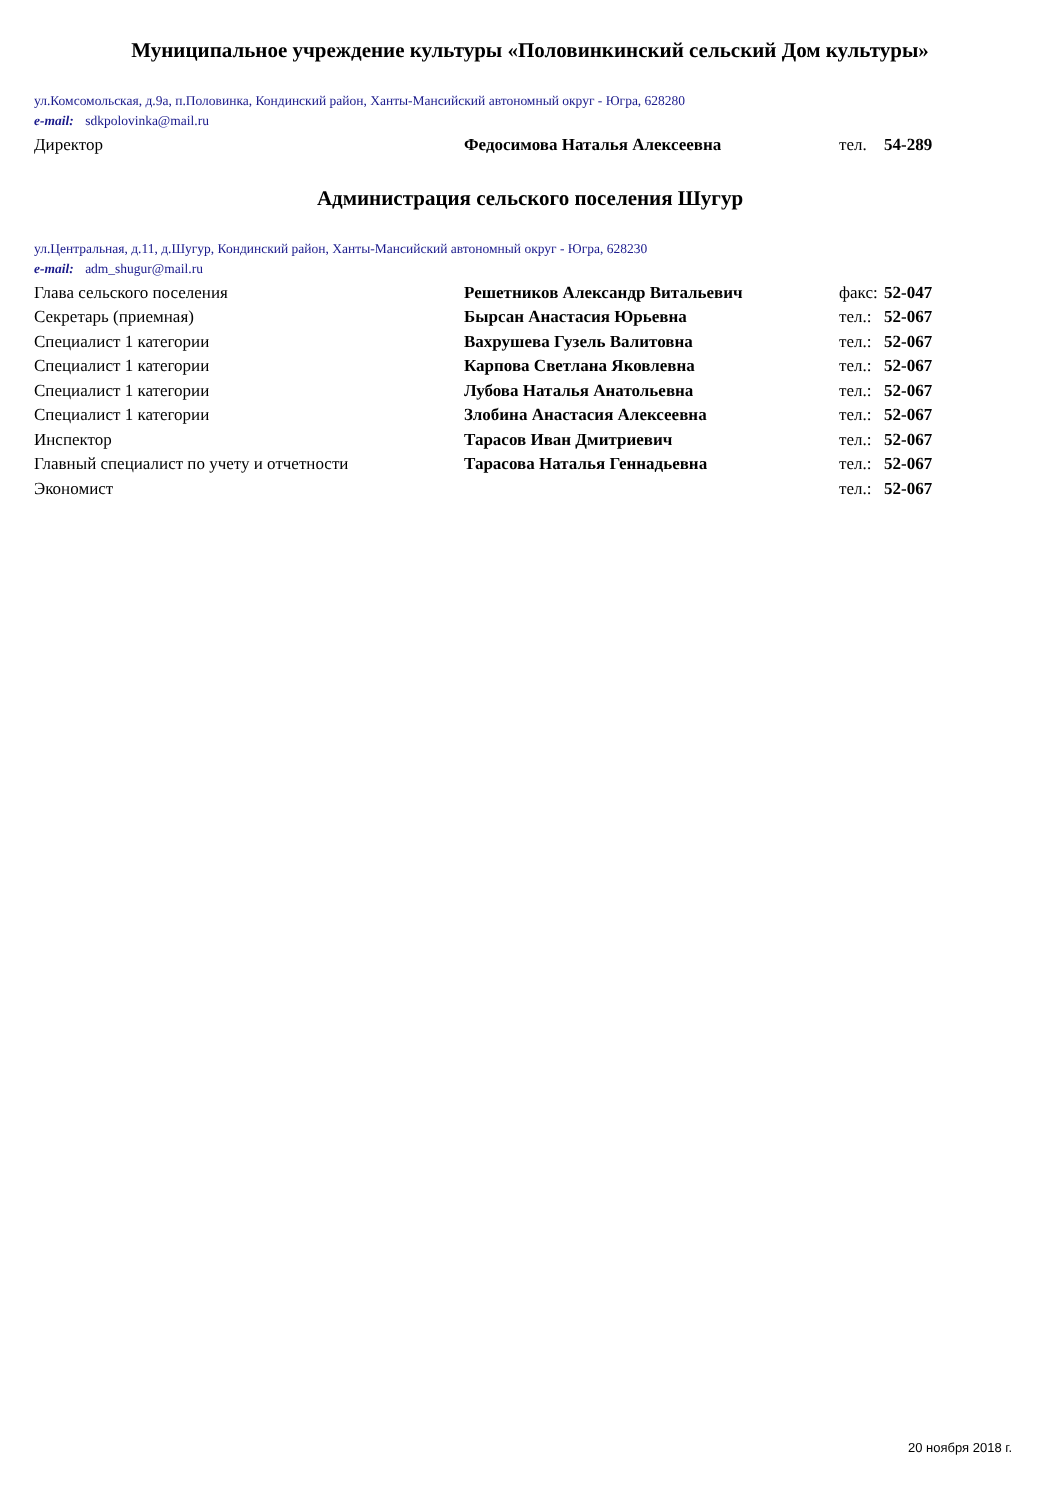Муниципальное учреждение культуры «Половинкинский сельский Дом культуры»
ул.Комсомольская, д.9а, п.Половинка, Кондинский район, Ханты-Мансийский автономный округ - Югра, 628280
e-mail: sdkpolovinka@mail.ru
| Директор | Федосимова Наталья Алексеевна | тел. | 54-289 |
Администрация сельского поселения Шугур
ул.Центральная, д.11, д.Шугур, Кондинский район, Ханты-Мансийский автономный округ - Югра, 628230
e-mail: adm_shugur@mail.ru
| Глава сельского поселения | Решетников Александр Витальевич | факс: | 52-047 |
| Секретарь (приемная) | Бырсан Анастасия Юрьевна | тел.: | 52-067 |
| Специалист 1 категории | Вахрушева Гузель Валитовна | тел.: | 52-067 |
| Специалист 1 категории | Карпова Светлана Яковлевна | тел.: | 52-067 |
| Специалист 1 категории | Лубова Наталья Анатольевна | тел.: | 52-067 |
| Специалист 1 категории | Злобина Анастасия Алексеевна | тел.: | 52-067 |
| Инспектор | Тарасов Иван Дмитриевич | тел.: | 52-067 |
| Главный специалист по учету и отчетности | Тарасова Наталья Геннадьевна | тел.: | 52-067 |
| Экономист | | тел.: | 52-067 |
20 ноября 2018 г.